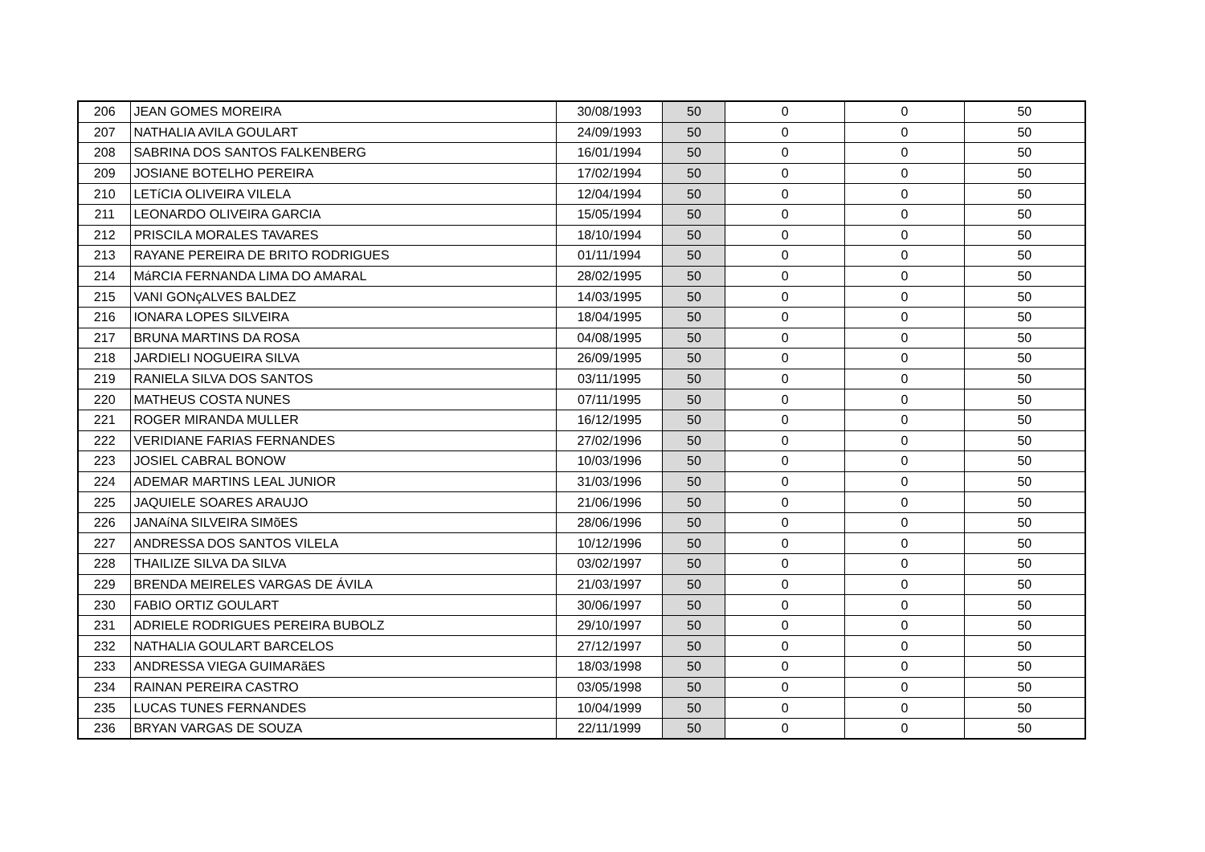| 206 | JEAN GOMES MOREIRA | 30/08/1993 | 50 | 0 | 0 | 50 |
| 207 | NATHALIA AVILA GOULART | 24/09/1993 | 50 | 0 | 0 | 50 |
| 208 | SABRINA DOS SANTOS FALKENBERG | 16/01/1994 | 50 | 0 | 0 | 50 |
| 209 | JOSIANE BOTELHO PEREIRA | 17/02/1994 | 50 | 0 | 0 | 50 |
| 210 | LETíCIA OLIVEIRA VILELA | 12/04/1994 | 50 | 0 | 0 | 50 |
| 211 | LEONARDO OLIVEIRA GARCIA | 15/05/1994 | 50 | 0 | 0 | 50 |
| 212 | PRISCILA MORALES TAVARES | 18/10/1994 | 50 | 0 | 0 | 50 |
| 213 | RAYANE PEREIRA DE BRITO RODRIGUES | 01/11/1994 | 50 | 0 | 0 | 50 |
| 214 | MáRCIA FERNANDA LIMA DO AMARAL | 28/02/1995 | 50 | 0 | 0 | 50 |
| 215 | VANI GONçALVES BALDEZ | 14/03/1995 | 50 | 0 | 0 | 50 |
| 216 | IONARA LOPES SILVEIRA | 18/04/1995 | 50 | 0 | 0 | 50 |
| 217 | BRUNA MARTINS DA ROSA | 04/08/1995 | 50 | 0 | 0 | 50 |
| 218 | JARDIELI NOGUEIRA SILVA | 26/09/1995 | 50 | 0 | 0 | 50 |
| 219 | RANIELA SILVA DOS SANTOS | 03/11/1995 | 50 | 0 | 0 | 50 |
| 220 | MATHEUS COSTA NUNES | 07/11/1995 | 50 | 0 | 0 | 50 |
| 221 | ROGER MIRANDA MULLER | 16/12/1995 | 50 | 0 | 0 | 50 |
| 222 | VERIDIANE FARIAS FERNANDES | 27/02/1996 | 50 | 0 | 0 | 50 |
| 223 | JOSIEL CABRAL BONOW | 10/03/1996 | 50 | 0 | 0 | 50 |
| 224 | ADEMAR MARTINS LEAL JUNIOR | 31/03/1996 | 50 | 0 | 0 | 50 |
| 225 | JAQUIELE SOARES ARAUJO | 21/06/1996 | 50 | 0 | 0 | 50 |
| 226 | JANAíNA SILVEIRA SIMõES | 28/06/1996 | 50 | 0 | 0 | 50 |
| 227 | ANDRESSA DOS SANTOS VILELA | 10/12/1996 | 50 | 0 | 0 | 50 |
| 228 | THAILIZE SILVA DA SILVA | 03/02/1997 | 50 | 0 | 0 | 50 |
| 229 | BRENDA MEIRELES VARGAS DE ÁVILA | 21/03/1997 | 50 | 0 | 0 | 50 |
| 230 | FABIO ORTIZ GOULART | 30/06/1997 | 50 | 0 | 0 | 50 |
| 231 | ADRIELE RODRIGUES PEREIRA BUBOLZ | 29/10/1997 | 50 | 0 | 0 | 50 |
| 232 | NATHALIA GOULART BARCELOS | 27/12/1997 | 50 | 0 | 0 | 50 |
| 233 | ANDRESSA VIEGA GUIMARãES | 18/03/1998 | 50 | 0 | 0 | 50 |
| 234 | RAINAN PEREIRA CASTRO | 03/05/1998 | 50 | 0 | 0 | 50 |
| 235 | LUCAS TUNES FERNANDES | 10/04/1999 | 50 | 0 | 0 | 50 |
| 236 | BRYAN VARGAS DE SOUZA | 22/11/1999 | 50 | 0 | 0 | 50 |